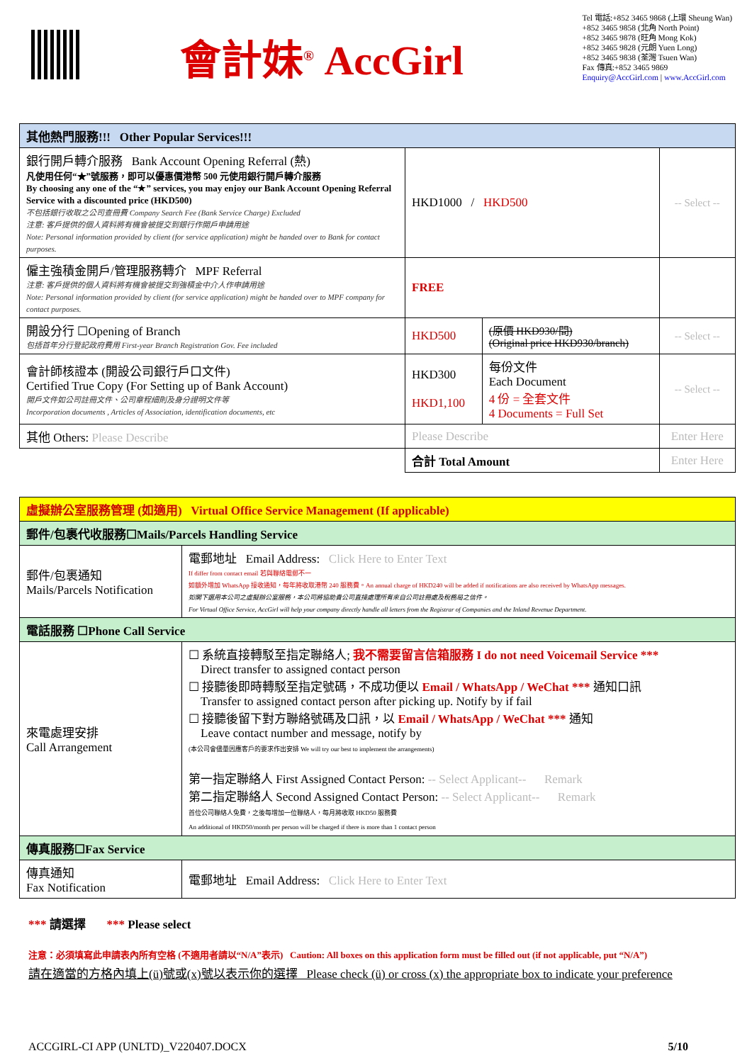會計妹<sup>®</sup> AccGirl
Tel 電話:+852 3465 9868 (上環 Sheung Wan)
+852 3465 9858 (北角 North Point)
+852 3465 9878 (旺角 Mong Kok)
+852 3465 9828 (元朗 Yuen Long)
+852 3465 9838 (荃灣 Tsuen Wan)
Fax 傳真:+852 3465 9869
Enquiry@AccGirl.com | www.AccGirl.com
| 其他熱門服務!!! Other Popular Services!!! | | | |
| --- | --- | --- | --- |
| 銀行開戶轉介服務 Bank Account Opening Referral (熱) 凡使用任何“★”號服務，即可以優惠價港幣 500 元使用銀行開戶轉介服務 By choosing any one of the “★” services, you may enjoy our Bank Account Opening Referral Service with a discounted price (HKD500) 不包括銀行收取之公司查冊費 Company Search Fee (Bank Service Charge) Excluded 注意: 客戶提供的個人資料將有機會被提交到銀行作開戶申請用途 Note: Personal information provided by client (for service application) might be handed over to Bank for contact purposes. | HKD1000 / HKD500 | | -- Select -- |
| 僱主強積金開戶/管理服務轉介 MPF Referral 注意: 客戶提供的個人資料將有機會被提交到強積金中介人作申請用途 Note: Personal information provided by client (for service application) might be handed over to MPF company for contact purposes. | FREE | | |
| 開設分行 ☐Opening of Branch 包括首年分行登記政府費用 First-year Branch Registration Gov. Fee included | HKD500 | (原價 HKD930/間) (Original price HKD930/branch) | -- Select -- |
| 會計師核證本 (開設公司銀行戶口文件) Certified True Copy (For Setting up of Bank Account) 開戶文件如公司註冊文件、公司章程細則及身分證明文件等 Incorporation documents , Articles of Association, identification documents, etc | HKD300 HKD1,100 | 每份文件 Each Document 4 份 = 全套文件 4 Documents = Full Set | -- Select -- |
| 其他 Others: Please Describe | Please Describe | | Enter Here |
| | 合計 Total Amount | | Enter Here |
| 虛擬辦公室服務管理 (如適用) Virtual Office Service Management (If applicable) | |
| --- | --- |
| 郵件/包裹代收服務☐Mails/Parcels Handling Service | |
| 郵件/包裹通知 Mails/Parcels Notification | 電郵地址 Email Address: Click Here to Enter Text If differ from contact email 若與聯絡電郵不一 如額外增加 WhatsApp 接收通知，每年將收取港幣 240 服務費。An annual charge of HKD240 will be added if notifications are also received by WhatsApp messages. 如閣下選用本公司之虛擬辦公室服務，本公司將協助貴公司直接處理所有來自公司註冊處及稅務局之信件。 For Virtual Office Service, AccGirl will help your company directly handle all letters from the Registrar of Companies and the Inland Revenue Department. |
| 電話服務 ☐Phone Call Service | |
| 來電處理安排 Call Arrangement | ☐ 系統直接轉駁至指定聯絡人; 我不需要留言信箱服務 I do not need Voicemail Service *** Direct transfer to assigned contact person ☐ 接聽後即時轉駁至指定號碼，不成功便以 Email / WhatsApp / WeChat *** 通知口訊 Transfer to assigned contact person after picking up. Notify by if fail ☐ 接聽後留下對方聯絡號碼及口訊，以 Email / WhatsApp / WeChat *** 通知 Leave contact number and message, notify by (本公司會儘量因應客戶的要求作出安排 We will try our best to implement the arrangements) 第一指定聯絡人 First Assigned Contact Person: -- Select Applicant-- Remark 第二指定聯絡人 Second Assigned Contact Person: -- Select Applicant-- Remark 首位公司聯絡人免費，之後每增加一位聯絡人，每月將收取 HKD50 服務費 An additional of HKD50/month per person will be charged if there is more than 1 contact person |
| 傳真服務☐Fax Service | |
| 傳真通知 Fax Notification | 電郵地址 Email Address: Click Here to Enter Text |
*** 請選擇 *** Please select
注意：必須填寫此申請表內所有空格 (不適用者請以“N/A”表示) Caution: All boxes on this application form must be filled out (if not applicable, put “N/A”)
請在適當的方格內填上(ü)號或(x)號以表示你的選擇 Please check (ü) or cross (x) the appropriate box to indicate your preference
ACCGIRL-CI APP (UNLTD)_V220407.DOCX 5/10